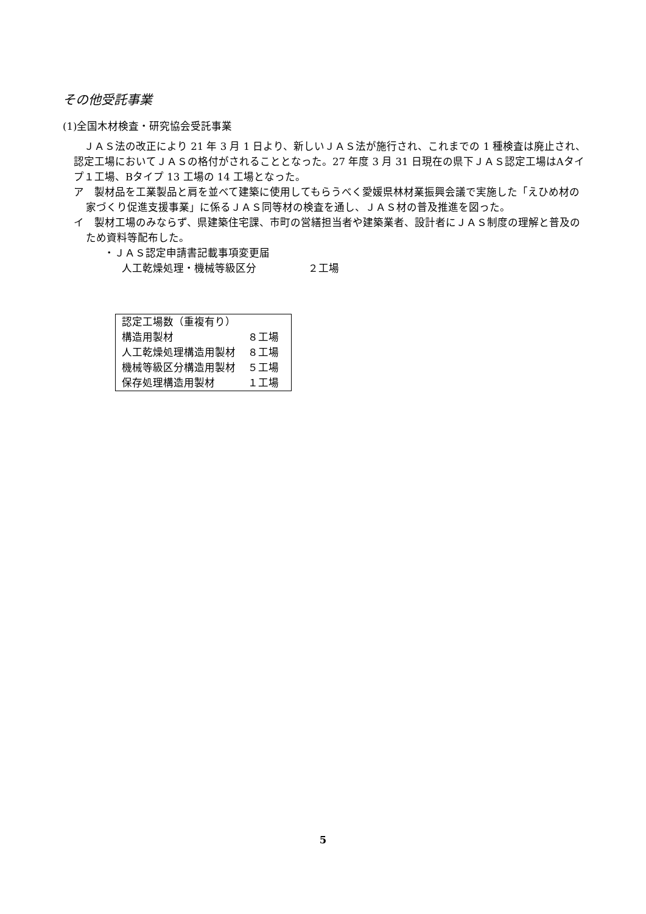その他受託事業
(1)全国木材検査・研究協会受託事業
　ＪＡＳ法の改正により 21 年 3 月 1 日より、新しいＪＡＳ法が施行され、これまでの 1 種検査は廃止され、認定工場においてＪＡＳの格付がされることとなった。27 年度 3 月 31 日現在の県下ＪＡＳ認定工場はAタイプ１工場、Bタイプ 13 工場の 14 工場となった。
ア　製材品を工業製品と肩を並べて建築に使用してもらうべく愛媛県林材業振興会議で実施した「えひめ材の家づくり促進支援事業」に係るＪＡＳ同等材の検査を通し、ＪＡＳ材の普及推進を図った。
イ　製材工場のみならず、県建築住宅課、市町の営繕担当者や建築業者、設計者にＪＡＳ制度の理解と普及のため資料等配布した。
・ＪＡＳ認定申請書記載事項変更届
人工乾燥処理・機械等級区分　　　　　２工場
| 認定工場数（重複有り） | |
| 構造用製材 | ８工場 |
| 人工乾燥処理構造用製材 | ８工場 |
| 機械等級区分構造用製材 | ５工場 |
| 保存処理構造用製材 | １工場 |
5